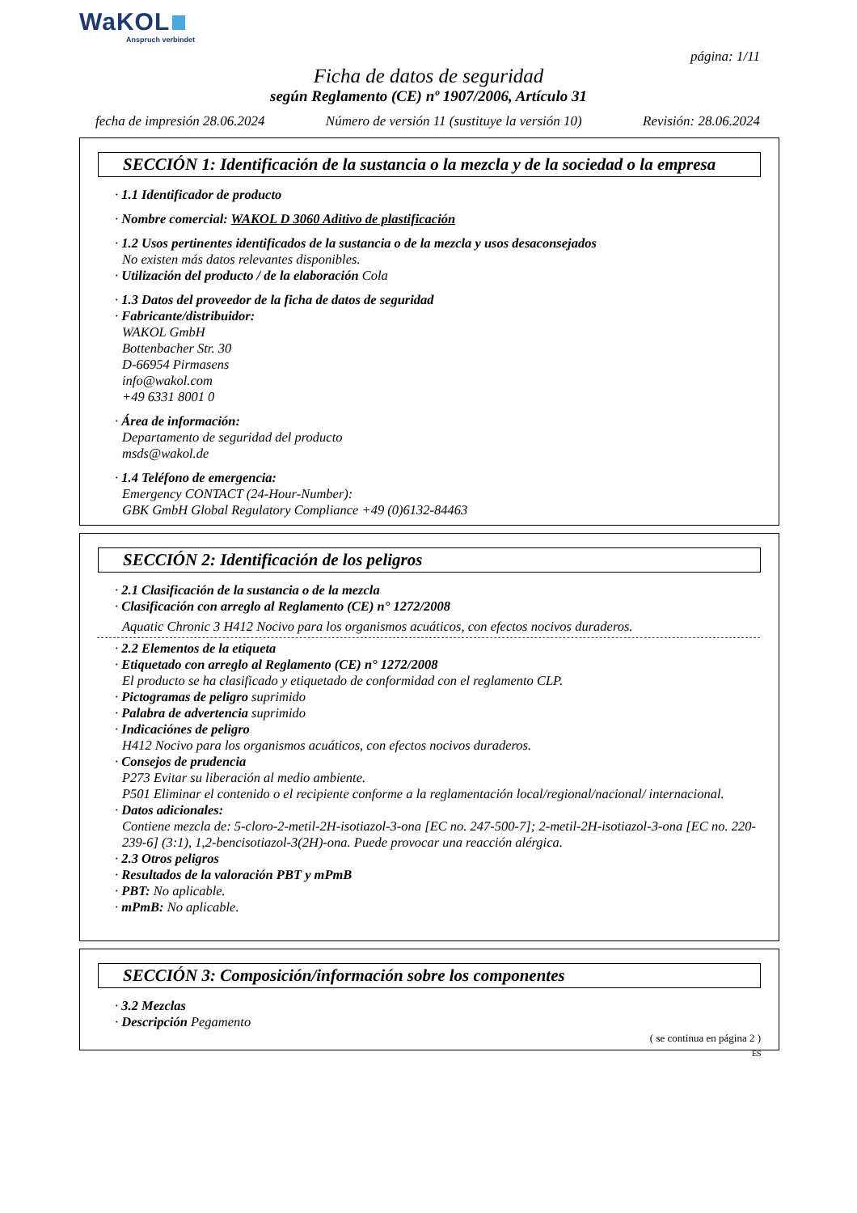WaKOL
Anspruch verbindet
página: 1/11
Ficha de datos de seguridad
según Reglamento (CE) nº 1907/2006, Artículo 31
fecha de impresión 28.06.2024 Número de versión 11 (sustituye la versión 10) Revisión: 28.06.2024
SECCIÓN 1: Identificación de la sustancia o la mezcla y de la sociedad o la empresa
· 1.1 Identificador de producto
· Nombre comercial: WAKOL D 3060 Aditivo de plastificación
· 1.2 Usos pertinentes identificados de la sustancia o de la mezcla y usos desaconsejados
No existen más datos relevantes disponibles.
· Utilización del producto / de la elaboración Cola
· 1.3 Datos del proveedor de la ficha de datos de seguridad
· Fabricante/distribuidor:
WAKOL GmbH
Bottenbacher Str. 30
D-66954 Pirmasens
info@wakol.com
+49 6331 8001 0
· Área de información:
Departamento de seguridad del producto
msds@wakol.de
· 1.4 Teléfono de emergencia:
Emergency CONTACT (24-Hour-Number):
GBK GmbH Global Regulatory Compliance +49 (0)6132-84463
SECCIÓN 2: Identificación de los peligros
· 2.1 Clasificación de la sustancia o de la mezcla
· Clasificación con arreglo al Reglamento (CE) n° 1272/2008
Aquatic Chronic 3 H412 Nocivo para los organismos acuáticos, con efectos nocivos duraderos.
· 2.2 Elementos de la etiqueta
· Etiquetado con arreglo al Reglamento (CE) n° 1272/2008
El producto se ha clasificado y etiquetado de conformidad con el reglamento CLP.
· Pictogramas de peligro suprimido
· Palabra de advertencia suprimido
· Indicaciónes de peligro
H412 Nocivo para los organismos acuáticos, con efectos nocivos duraderos.
· Consejos de prudencia
P273 Evitar su liberación al medio ambiente.
P501 Eliminar el contenido o el recipiente conforme a la reglamentación local/regional/nacional/ internacional.
· Datos adicionales:
Contiene mezcla de: 5-cloro-2-metil-2H-isotiazol-3-ona [EC no. 247-500-7]; 2-metil-2H-isotiazol-3-ona [EC no. 220-239-6] (3:1), 1,2-bencisotiazol-3(2H)-ona. Puede provocar una reacción alérgica.
· 2.3 Otros peligros
· Resultados de la valoración PBT y mPmB
· PBT: No aplicable.
· mPmB: No aplicable.
SECCIÓN 3: Composición/información sobre los componentes
· 3.2 Mezclas
· Descripción Pegamento
( se continua en página 2 )
ES